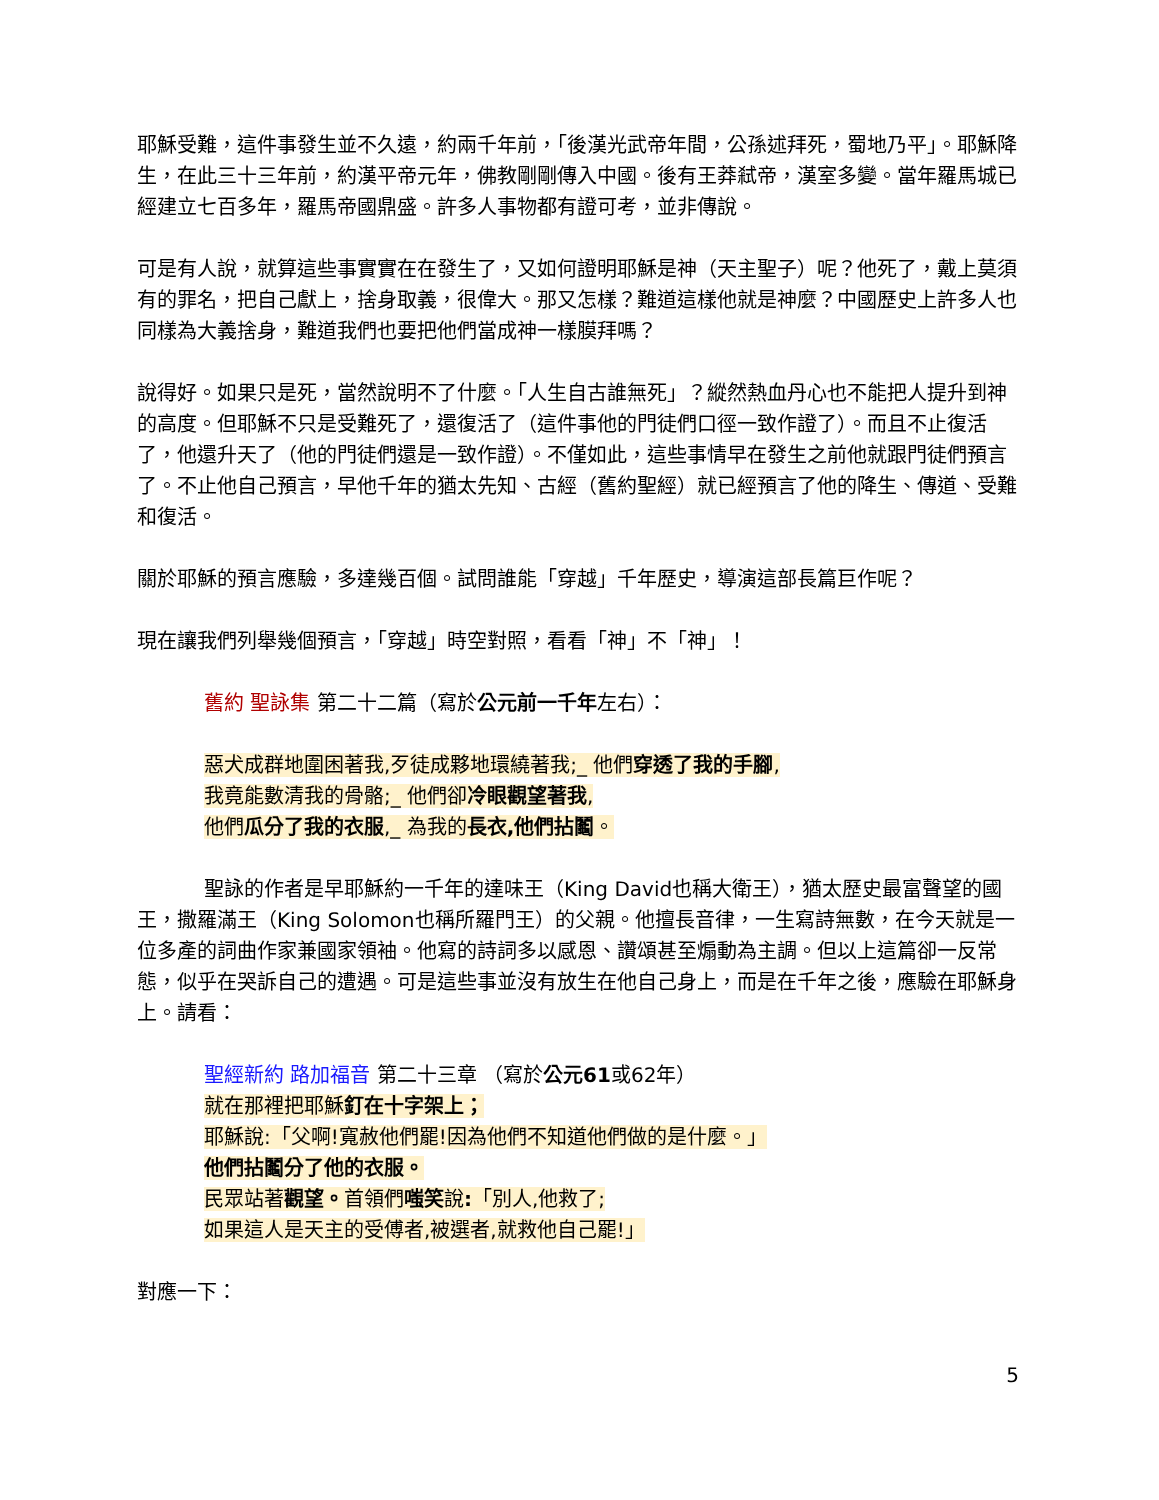耶穌受難，這件事發生並不久遠，約兩千年前，「後漢光武帝年間，公孫述拜死，蜀地乃平」。耶穌降生，在此三十三年前，約漢平帝元年，佛教剛剛傳入中國。後有王莽弒帝，漢室多變。當年羅馬城已經建立七百多年，羅馬帝國鼎盛。許多人事物都有證可考，並非傳說。
可是有人說，就算這些事實實在在發生了，又如何證明耶穌是神（天主聖子）呢？他死了，戴上莫須有的罪名，把自己獻上，捨身取義，很偉大。那又怎樣？難道這樣他就是神麼？中國歷史上許多人也同樣為大義捨身，難道我們也要把他們當成神一樣膜拜嗎？
說得好。如果只是死，當然說明不了什麼。「人生自古誰無死」？縱然熱血丹心也不能把人提升到神的高度。但耶穌不只是受難死了，還復活了（這件事他的門徒們口徑一致作證了）。而且不止復活了，他還升天了（他的門徒們還是一致作證）。不僅如此，這些事情早在發生之前他就跟門徒們預言了。不止他自己預言，早他千年的猶太先知、古經（舊約聖經）就已經預言了他的降生、傳道、受難和復活。
關於耶穌的預言應驗，多達幾百個。試問誰能「穿越」千年歷史，導演這部長篇巨作呢？
現在讓我們列舉幾個預言，「穿越」時空對照，看看「神」不「神」！
舊約 聖詠集 第二十二篇（寫於公元前一千年左右）：
惡犬成群地圍困著我,歹徒成夥地環繞著我;_ 他們穿透了我的手腳,
我竟能數清我的骨骼;_ 他們卻冷眼觀望著我,
他們瓜分了我的衣服,_ 為我的長衣,他們拈鬮。
聖詠的作者是早耶穌約一千年的達味王（King David也稱大衛王），猶太歷史最富聲望的國王，撒羅滿王（King Solomon也稱所羅門王）的父親。他擅長音律，一生寫詩無數，在今天就是一位多產的詞曲作家兼國家領袖。他寫的詩詞多以感恩、讚頌甚至煽動為主調。但以上這篇卻一反常態，似乎在哭訴自己的遭遇。可是這些事並沒有放生在他自己身上，而是在千年之後，應驗在耶穌身上。請看：
聖經新約 路加福音 第二十三章 （寫於公元61或62年）
就在那裡把耶穌釘在十字架上；
耶穌說:「父啊!寬赦他們罷!因為他們不知道他們做的是什麼。」
他們拈鬮分了他的衣服。
民眾站著觀望。首領們嗤笑說:「別人,他救了;
如果這人是天主的受傅者,被選者,就救他自己罷!」
對應一下：
5